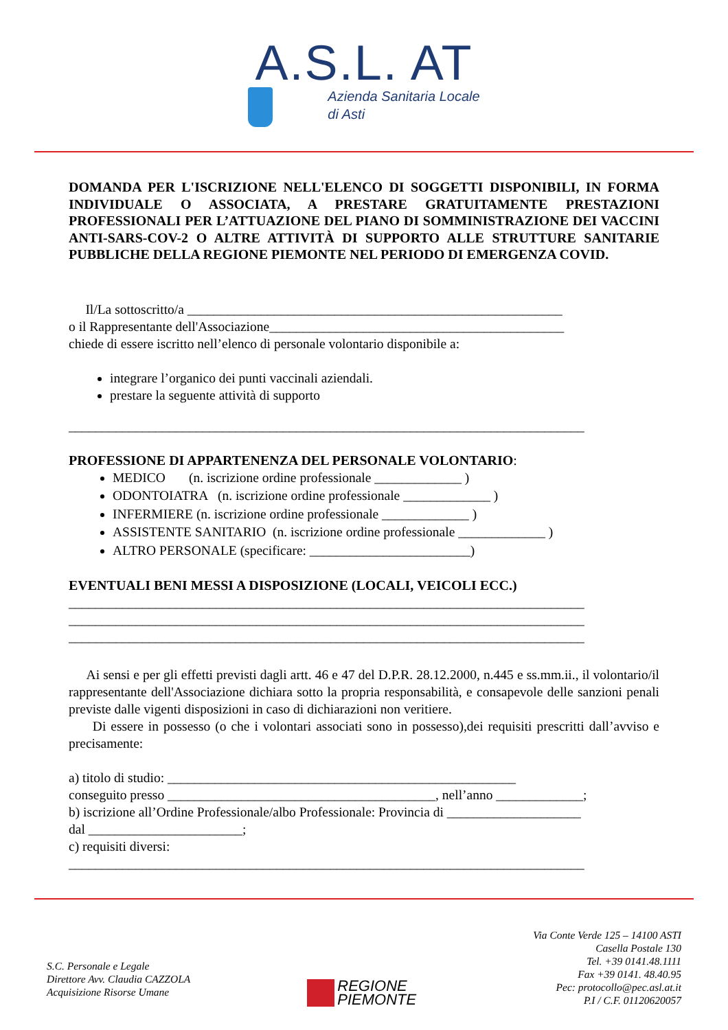A.S.L. AT
Azienda Sanitaria Locale
di Asti
DOMANDA PER L'ISCRIZIONE NELL'ELENCO DI SOGGETTI DISPONIBILI, IN FORMA INDIVIDUALE O ASSOCIATA, A PRESTARE GRATUITAMENTE PRESTAZIONI PROFESSIONALI PER L’ATTUAZIONE DEL PIANO DI SOMMINISTRAZIONE DEI VACCINI ANTI-SARS-COV-2 O ALTRE ATTIVITÀ DI SUPPORTO ALLE STRUTTURE SANITARIE PUBBLICHE DELLA REGIONE PIEMONTE NEL PERIODO DI EMERGENZA COVID.
Il/La sottoscritto/a ________________________________________________________
o il Rappresentante dell'Associazione____________________________________________
chiede di essere iscritto nell’elenco di personale volontario disponibile a:
integrare l’organico dei punti vaccinali aziendali.
prestare la seguente attività di supporto
_____________________________________________________________________________
PROFESSIONE DI APPARTENENZA DEL PERSONALE VOLONTARIO:
MEDICO (n. iscrizione ordine professionale _____________ )
ODONTOIATRA (n. iscrizione ordine professionale _____________ )
INFERMIERE (n. iscrizione ordine professionale _____________ )
ASSISTENTE SANITARIO (n. iscrizione ordine professionale _____________ )
ALTRO PERSONALE (specificare: ________________________)
EVENTUALI BENI MESSI A DISPOSIZIONE (LOCALI, VEICOLI ECC.)
_____________________________________________________________________________
_____________________________________________________________________________
_____________________________________________________________________________
Ai sensi e per gli effetti previsti dagli artt. 46 e 47 del D.P.R. 28.12.2000, n.445 e ss.mm.ii., il volontario/il rappresentante dell'Associazione dichiara sotto la propria responsabilità, e consapevole delle sanzioni penali previste dalle vigenti disposizioni in caso di dichiarazioni non veritiere.
Di essere in possesso (o che i volontari associati sono in possesso),dei requisiti prescritti dall’avviso e precisamente:
a) titolo di studio: ____________________________________________________
conseguito presso ________________________________________, nell’anno _____________;
b) iscrizione all’Ordine Professionale/albo Professionale: Provincia di ____________________
dal _______________________;
c) requisiti diversi:
_____________________________________________________________________________
S.C. Personale e Legale
Direttore Avv. Claudia CAZZOLA
Acquisizione Risorse Umane
REGIONE
PIEMONTE
Via Conte Verde 125 – 14100 ASTI
Casella Postale 130
Tel. +39 0141.48.1111
Fax +39 0141. 48.40.95
Pec: protocollo@pec.asl.at.it
P.I / C.F. 01120620057